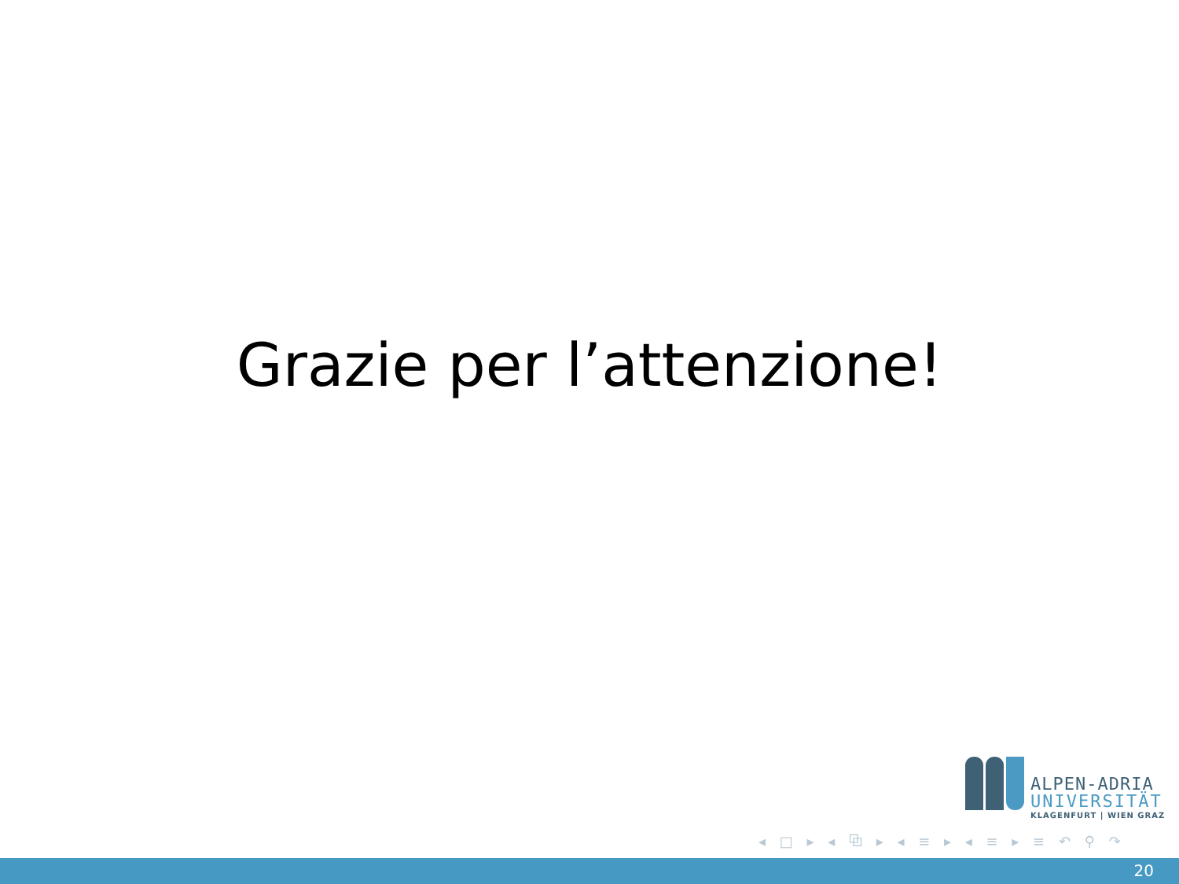Grazie per l’attenzione!
ALPEN-ADRIA
UNIVERSITÄT
KLAGENFURT | WIEN GRAZ
◂ □ ▸ ◂ ⧉ ▸ ◂ ≡ ▸ ◂ ≡ ▸ ≡ ↶ ⚲ ↷
20